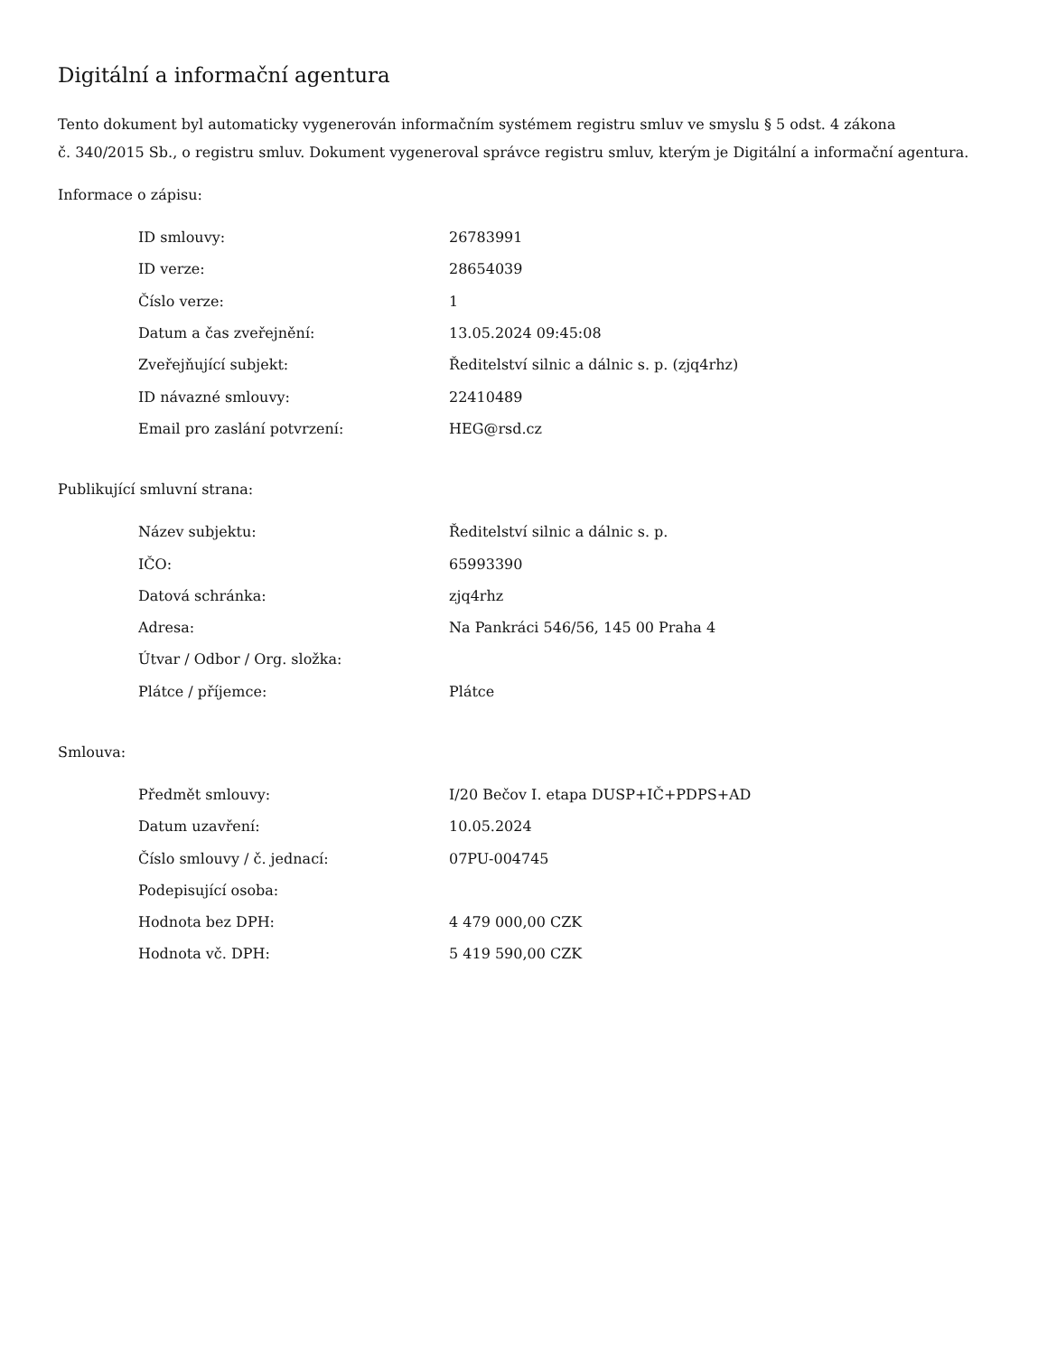Digitální a informační agentura
Tento dokument byl automaticky vygenerován informačním systémem registru smluv ve smyslu § 5 odst. 4 zákona
č. 340/2015 Sb., o registru smluv. Dokument vygeneroval správce registru smluv, kterým je Digitální a informační agentura.
Informace o zápisu:
| ID smlouvy: | 26783991 |
| ID verze: | 28654039 |
| Číslo verze: | 1 |
| Datum a čas zveřejnění: | 13.05.2024 09:45:08 |
| Zveřejňující subjekt: | Ředitelství silnic a dálnic s. p. (zjq4rhz) |
| ID návazné smlouvy: | 22410489 |
| Email pro zaslání potvrzení: | HEG@rsd.cz |
Publikující smluvní strana:
| Název subjektu: | Ředitelství silnic a dálnic s. p. |
| IČO: | 65993390 |
| Datová schránka: | zjq4rhz |
| Adresa: | Na Pankráci 546/56, 145 00 Praha 4 |
| Útvar / Odbor / Org. složka: | |
| Plátce / příjemce: | Plátce |
Smlouva:
| Předmět smlouvy: | I/20 Bečov I. etapa DUSP+IČ+PDPS+AD |
| Datum uzavření: | 10.05.2024 |
| Číslo smlouvy / č. jednací: | 07PU-004745 |
| Podepisující osoba: | |
| Hodnota bez DPH: | 4 479 000,00 CZK |
| Hodnota vč. DPH: | 5 419 590,00 CZK |